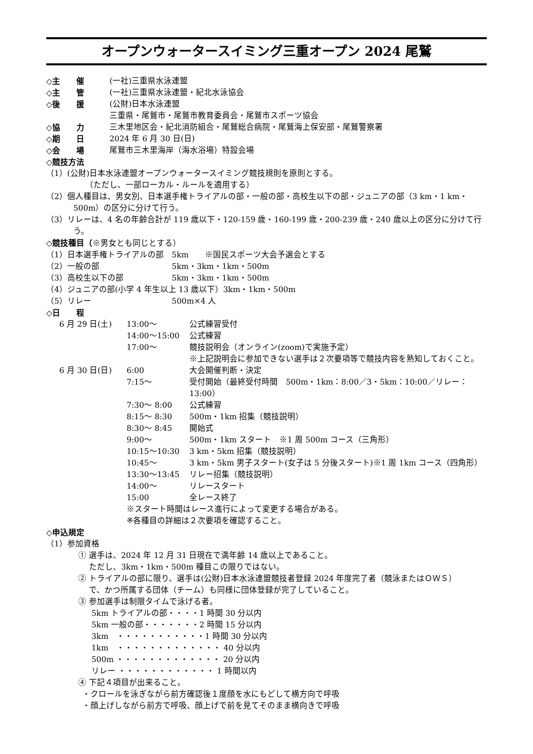オープンウォータースイミング三重オープン 2024 尾鷲
◇主　　催 (一社)三重県水泳連盟
◇主　　管 (一社)三重県水泳連盟・紀北水泳協会
◇後　　援 (公財)日本水泳連盟
三重県・尾鷲市・尾鷲市教育委員会・尾鷲市スポーツ協会
◇協　　力 三木里地区会・紀北消防組合・尾鷲総合病院・尾鷲海上保安部・尾鷲警察署
◇期　　日 2024 年 6 月 30 日(日)
◇会　　場 尾鷲市三木里海岸（海水浴場）特設会場
◇競技方法
（1）(公財)日本水泳連盟オープンウォータースイミング競技規則を原則とする。
　　（ただし、一部ローカル・ルールを適用する）
（2）個人種目は、男女別、日本選手権トライアルの部・一般の部・高校生以下の部・ジュニアの部（3 km・1 km・500m）の区分に分けて行う。
（3）リレーは、4 名の年齢合計が 119 歳以下・120-159 歳・160-199 歳・200-239 歳・240 歳以上の区分に分けて行う。
◇競技種目（※男女とも同じとする）
（1）日本選手権トライアルの部　5km　　※国民スポーツ大会予選会とする
（2）一般の部　　　　　　　　　5km・3km・1km・500m
（3）高校生以下の部　　　　　　5km・3km・1km・500m
（4）ジュニアの部(小学 4 年生以上 13 歳以下）3km・1km・500m
（5）リレー　　　　　　　　　　500m×4 人
◇日　　程
6 月 29 日(土) 13:00～ 公式練習受付
14:00～15:00 公式練習
17:00～ 競技説明会（オンライン(zoom)で実施予定）
※上記説明会に参加できない選手は２次要項等で競技内容を熟知しておくこと。
6 月 30 日(日) 6:00 大会開催判断・決定
7:15～ 受付開始（最終受付時間　500m・1km：8:00／3・5km：10:00／リレー：13:00）
7:30～ 8:00 公式練習
8:15～ 8:30 500m・1km 招集（競技説明）
8:30～ 8:45 開始式
9:00～ 500m・1km スタート　※1 周 500m コース（三角形）
10:15～10:30 3 km・5km 招集（競技説明）
10:45～ 3 km・5km 男子スタート(女子は 5 分後スタート)※1 周 1km コース（四角形）
13:30～13:45 リレー招集（競技説明）
14:00～ リレースタート
15:00 全レース終了
※スタート時間はレース進行によって変更する場合がある。
※各種目の詳細は２次要項を確認すること。
◇申込規定
（1）参加資格
① 選手は、2024 年 12 月 31 日現在で満年齢 14 歳以上であること。
　 ただし、3km・1km・500m 種目この限りではない。
② トライアルの部に限り、選手は(公財)日本水泳連盟競技者登録 2024 年度完了者（競泳またはＯＷＳ）
　 で、かつ所属する団体（チーム）も同様に団体登録が完了していること。
③ 参加選手は制限タイムで泳げる者。
5km トライアルの部・・・・1 時間 30 分以内
5km 一般の部・・・・・・・2 時間 15 分以内
3km　・・・・・・・・・・・1 時間 30 分以内
1km　・・・・・・・・・・・・・ 40 分以内
500m ・・・・・・・・・・・・・ 20 分以内
リレー ・・・・・・・・・・・・ 1 時間以内
④ 下記４項目が出来ること。
・クロールを泳ぎながら前方確認後１度顔を水にもどして横方向で呼吸
・顔上げしながら前方で呼吸、顔上げで前を見てそのまま横向きで呼吸